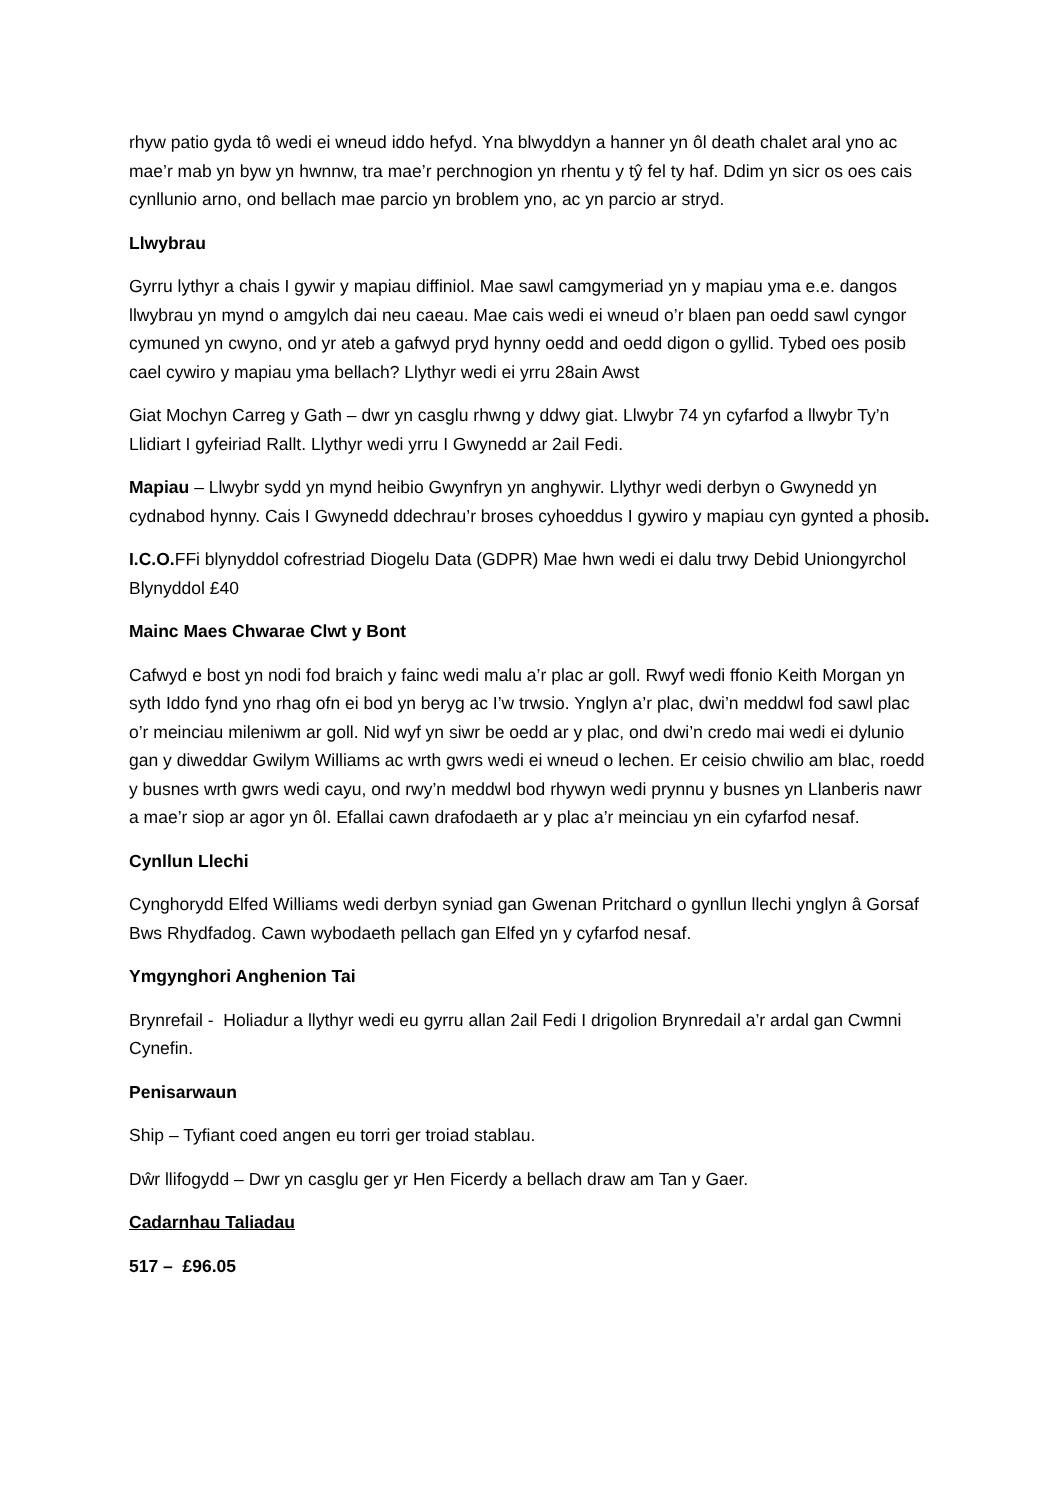rhyw patio gyda tô wedi ei wneud iddo hefyd. Yna blwyddyn a hanner yn ôl death chalet aral yno ac mae’r mab yn byw yn hwnnw, tra mae’r perchnogion yn rhentu y tŷ fel ty haf. Ddim yn sicr os oes cais cynllunio arno, ond bellach mae parcio yn broblem yno, ac yn parcio ar stryd.
Llwybrau
Gyrru lythyr a chais I gywir y mapiau diffiniol. Mae sawl camgymeriad yn y mapiau yma e.e. dangos llwybrau yn mynd o amgylch dai neu caeau. Mae cais wedi ei wneud o’r blaen pan oedd sawl cyngor cymuned yn cwyno, ond yr ateb a gafwyd pryd hynny oedd and oedd digon o gyllid. Tybed oes posib cael cywiro y mapiau yma bellach? Llythyr wedi ei yrru 28ain Awst
Giat Mochyn Carreg y Gath – dwr yn casglu rhwng y ddwy giat. Llwybr 74 yn cyfarfod a llwybr Ty’n Llidiart I gyfeiriad Rallt. Llythyr wedi yrru I Gwynedd ar 2ail Fedi.
Mapiau – Llwybr sydd yn mynd heibio Gwynfryn yn anghywir. Llythyr wedi derbyn o Gwynedd yn cydnabod hynny. Cais I Gwynedd ddechrau’r broses cyhoeddus I gywiro y mapiau cyn gynted a phosib.
I.C.O. FFi blynyddol cofrestriad Diogelu Data (GDPR) Mae hwn wedi ei dalu trwy Debid Uniongyrchol Blynyddol £40
Mainc Maes Chwarae Clwt y Bont
Cafwyd e bost yn nodi fod braich y fainc wedi malu a’r plac ar goll. Rwyf wedi ffonio Keith Morgan yn syth Iddo fynd yno rhag ofn ei bod yn beryg ac I’w trwsio. Ynglyn a’r plac, dwi’n meddwl fod sawl plac o’r meinciau mileniwm ar goll. Nid wyf yn siwr be oedd ar y plac, ond dwi’n credo mai wedi ei dylunio gan y diweddar Gwilym Williams ac wrth gwrs wedi ei wneud o lechen. Er ceisio chwilio am blac, roedd y busnes wrth gwrs wedi cayu, ond rwy’n meddwl bod rhywyn wedi prynnu y busnes yn Llanberis nawr a mae’r siop ar agor yn ôl. Efallai cawn drafodaeth ar y plac a’r meinciau yn ein cyfarfod nesaf.
Cynllun Llechi
Cynghorydd Elfed Williams wedi derbyn syniad gan Gwenan Pritchard o gynllun llechi ynglyn â Gorsaf Bws Rhydfadog. Cawn wybodaeth pellach gan Elfed yn y cyfarfod nesaf.
Ymgynghori Anghenion Tai
Brynrefail - Holiadur a llythyr wedi eu gyrru allan 2ail Fedi I drigolion Brynredail a’r ardal gan Cwmni Cynefin.
Penisarwaun
Ship – Tyfiant coed angen eu torri ger troiad stablau.
Dŵr llifogydd – Dwr yn casglu ger yr Hen Ficerdy a bellach draw am Tan y Gaer.
Cadarnhau Taliadau
517 – £96.05